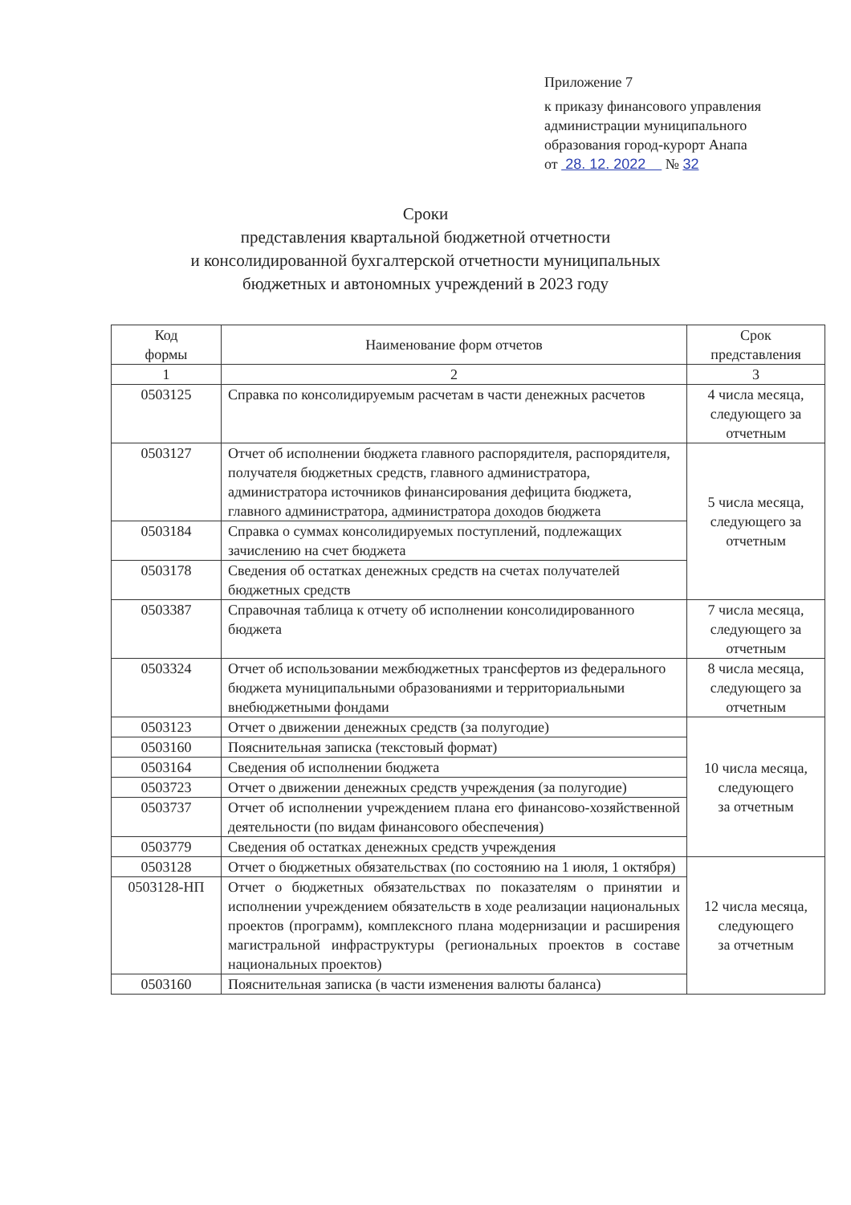Приложение 7
к приказу финансового управления
администрации муниципального
образования город-курорт Анапа
от 28. 12. 2022 № 32
Сроки
представления квартальной бюджетной отчетности
и консолидированной бухгалтерской отчетности муниципальных
бюджетных и автономных учреждений в 2023 году
| Код формы | Наименование форм отчетов | Срок представления |
| --- | --- | --- |
| 1 | 2 | 3 |
| 0503125 | Справка по консолидируемым расчетам в части денежных расчетов | 4 числа месяца, следующего за отчетным |
| 0503127 | Отчет об исполнении бюджета главного распорядителя, распорядителя, получателя бюджетных средств, главного администратора, администратора источников финансирования дефицита бюджета, главного администратора, администратора доходов бюджета | 5 числа месяца, следующего за отчетным |
| 0503184 | Справка о суммах консолидируемых поступлений, подлежащих зачислению на счет бюджета | |
| 0503178 | Сведения об остатках денежных средств на счетах получателей бюджетных средств | |
| 0503387 | Справочная таблица к отчету об исполнении консолидированного бюджета | 7 числа месяца, следующего за отчетным |
| 0503324 | Отчет об использовании межбюджетных трансфертов из федерального бюджета муниципальными образованиями и территориальными внебюджетными фондами | 8 числа месяца, следующего за отчетным |
| 0503123 | Отчет о движении денежных средств (за полугодие) | 10 числа месяца, следующего за отчетным |
| 0503160 | Пояснительная записка (текстовый формат) | |
| 0503164 | Сведения об исполнении бюджета | |
| 0503723 | Отчет о движении денежных средств учреждения (за полугодие) | |
| 0503737 | Отчет об исполнении учреждением плана его финансово-хозяйственной деятельности (по видам финансового обеспечения) | |
| 0503779 | Сведения об остатках денежных средств учреждения | |
| 0503128 | Отчет о бюджетных обязательствах (по состоянию на 1 июля, 1 октября) | 12 числа месяца, следующего за отчетным |
| 0503128-НП | Отчет о бюджетных обязательствах по показателям о принятии и исполнении учреждением обязательств в ходе реализации национальных проектов (программ), комплексного плана модернизации и расширения магистральной инфраструктуры (региональных проектов в составе национальных проектов) | |
| 0503160 | Пояснительная записка (в части изменения валюты баланса) | |